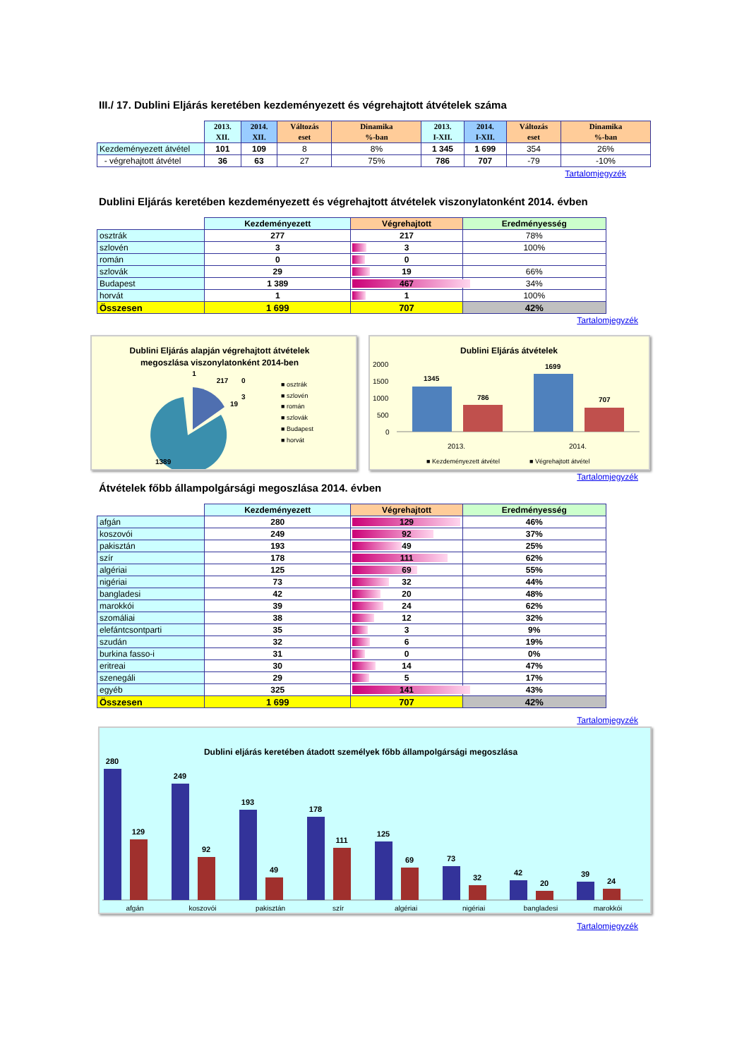III./ 17. Dublini Eljárás keretében kezdeményezett és végrehajtott átvételek száma
| | 2013. XII. | 2014. XII. | Változás eset | Dinamika %-ban | 2013. I-XII. | 2014. I-XII. | Változás eset | Dinamika %-ban |
| --- | --- | --- | --- | --- | --- | --- | --- | --- |
| Kezdeményezett átvétel | 101 | 109 | 8 | 8% | 1 345 | 1 699 | 354 | 26% |
| - végrehajtott átvétel | 36 | 63 | 27 | 75% | 786 | 707 | -79 | -10% |
Tartalomjegyzék
Dublini Eljárás keretében kezdeményezett és végrehajtott átvételek viszonylatonként 2014. évben
| | Kezdeményezett | Végrehajtott | Eredményesség |
| --- | --- | --- | --- |
| osztrák | 277 | 217 | 78% |
| szlovén | 3 | 3 | 100% |
| román | 0 | 0 | |
| szlovák | 29 | 19 | 66% |
| Budapest | 1 389 | 467 | 34% |
| horvát | 1 | 1 | 100% |
| Összesen | 1 699 | 707 | 42% |
Tartalomjegyzék
Dublini Eljárás alapján végrehajtott átvételek
megoszlása viszonylatonként 2014-ben
1
217
0
3
19
1389
■ osztrák
■ szlovén
■ román
■ szlovák
■ Budapest
■ horvát
Dublini Eljárás átvételek
2000
1500
1000
500
0
1345
786
1699
707
2013.
2014.
■ Kezdeményezett átvétel
■ Végrehajtott átvétel
Tartalomjegyzék
Átvételek főbb állampolgársági megoszlása 2014. évben
| | Kezdeményezett | Végrehajtott | Eredményesség |
| --- | --- | --- | --- |
| afgán | 280 | 129 | 46% |
| koszovói | 249 | 92 | 37% |
| pakisztán | 193 | 49 | 25% |
| szír | 178 | 111 | 62% |
| algériai | 125 | 69 | 55% |
| nigériai | 73 | 32 | 44% |
| bangladesi | 42 | 20 | 48% |
| marokkói | 39 | 24 | 62% |
| szomáliai | 38 | 12 | 32% |
| elefántcsontparti | 35 | 3 | 9% |
| szudán | 32 | 6 | 19% |
| burkina fasso-i | 31 | 0 | 0% |
| eritreai | 30 | 14 | 47% |
| szenegáli | 29 | 5 | 17% |
| egyéb | 325 | 141 | 43% |
| Összesen | 1 699 | 707 | 42% |
Tartalomjegyzék
Dublini eljárás keretében átadott személyek főbb állampolgársági megoszlása
280
129
249
92
193
49
178
111
125
69
73
32
42
20
39
24
afgán
koszovói
pakisztán
szír
algériai
nigériai
bangladesi
marokkói
Tartalomjegyzék